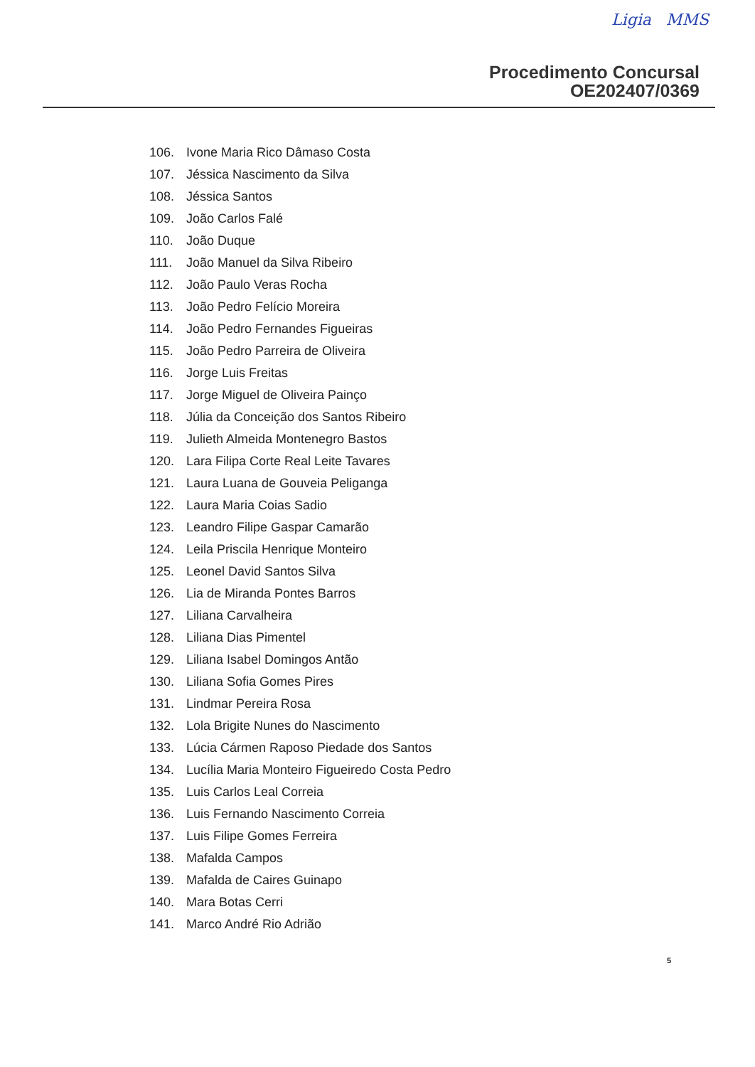Ligia MMS
Procedimento Concursal
OE202407/0369
106. Ivone Maria Rico Dâmaso Costa
107. Jéssica Nascimento da Silva
108. Jéssica Santos
109. João Carlos Falé
110. João Duque
111. João Manuel da Silva Ribeiro
112. João Paulo Veras Rocha
113. João Pedro Felício Moreira
114. João Pedro Fernandes Figueiras
115. João Pedro Parreira de Oliveira
116. Jorge Luis Freitas
117. Jorge Miguel de Oliveira Painço
118. Júlia da Conceição dos Santos Ribeiro
119. Julieth Almeida Montenegro Bastos
120. Lara Filipa Corte Real Leite Tavares
121. Laura Luana de Gouveia Peliganga
122. Laura Maria Coias Sadio
123. Leandro Filipe Gaspar Camarão
124. Leila Priscila Henrique Monteiro
125. Leonel David Santos Silva
126. Lia de Miranda Pontes Barros
127. Liliana Carvalheira
128. Liliana Dias Pimentel
129. Liliana Isabel Domingos Antão
130. Liliana Sofia Gomes Pires
131. Lindmar Pereira Rosa
132. Lola Brigite Nunes do Nascimento
133. Lúcia Cármen Raposo Piedade dos Santos
134. Lucília Maria Monteiro Figueiredo Costa Pedro
135. Luis Carlos Leal Correia
136. Luis Fernando Nascimento Correia
137. Luis Filipe Gomes Ferreira
138. Mafalda Campos
139. Mafalda de Caires Guinapo
140. Mara Botas Cerri
141. Marco André Rio Adrião
5